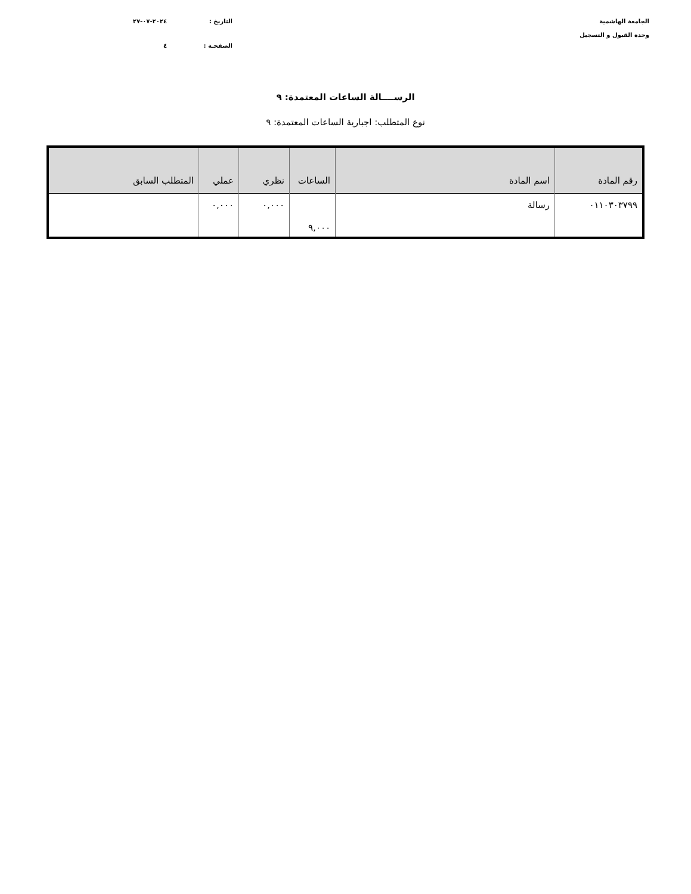الجامعة الهاشمية
وحدة القبول و التسجيل
التاريخ : ٢٠٢٤-٠٧-٢٧
الصفحـة : ٤
الرســــالة الساعات المعتمدة: ٩
نوع المتطلب: اجبارية الساعات المعتمدة: ٩
| رقم المادة | اسم المادة | الساعات | نظري | عملي | المتطلب السابق |
| --- | --- | --- | --- | --- | --- |
| ٠١١٠٣٠٣٧٩٩ | رسالة | ٩,٠٠٠ | ٠,٠٠٠ | ٠,٠٠٠ | |